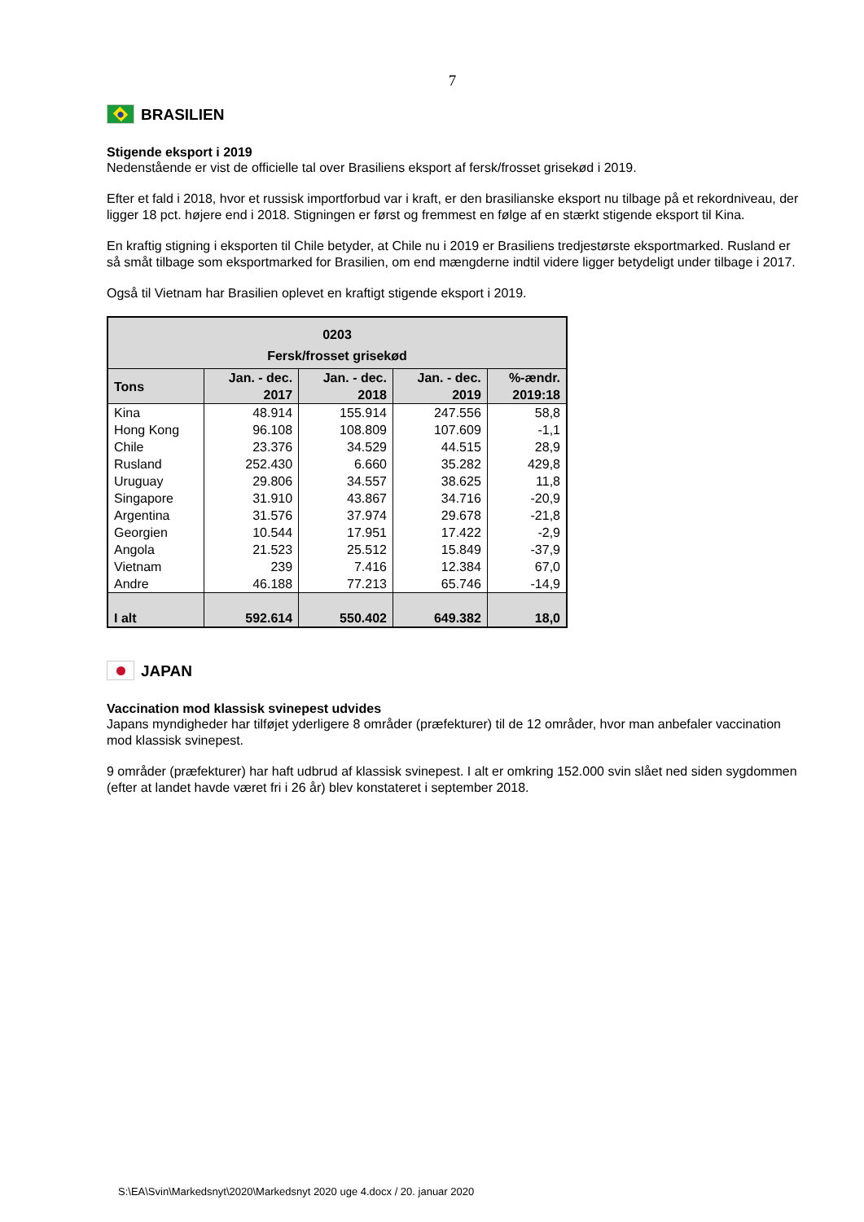7
BRASILIEN
Stigende eksport i 2019
Nedenstående er vist de officielle tal over Brasiliens eksport af fersk/frosset grisekød i 2019.
Efter et fald i 2018, hvor et russisk importforbud var i kraft, er den brasilianske eksport nu tilbage på et rekordniveau, der ligger 18 pct. højere end i 2018. Stigningen er først og fremmest en følge af en stærkt stigende eksport til Kina.
En kraftig stigning i eksporten til Chile betyder, at Chile nu i 2019 er Brasiliens tredjestørste eksportmarked. Rusland er så småt tilbage som eksportmarked for Brasilien, om end mængderne indtil videre ligger betydeligt under tilbage i 2017.
Også til Vietnam har Brasilien oplevet en kraftigt stigende eksport i 2019.
| 0203 Fersk/frosset grisekød | | | | |
| --- | --- | --- | --- | --- |
| Tons | Jan. - dec. 2017 | Jan. - dec. 2018 | Jan. - dec. 2019 | %-ændr. 2019:18 |
| Kina | 48.914 | 155.914 | 247.556 | 58,8 |
| Hong Kong | 96.108 | 108.809 | 107.609 | -1,1 |
| Chile | 23.376 | 34.529 | 44.515 | 28,9 |
| Rusland | 252.430 | 6.660 | 35.282 | 429,8 |
| Uruguay | 29.806 | 34.557 | 38.625 | 11,8 |
| Singapore | 31.910 | 43.867 | 34.716 | -20,9 |
| Argentina | 31.576 | 37.974 | 29.678 | -21,8 |
| Georgien | 10.544 | 17.951 | 17.422 | -2,9 |
| Angola | 21.523 | 25.512 | 15.849 | -37,9 |
| Vietnam | 239 | 7.416 | 12.384 | 67,0 |
| Andre | 46.188 | 77.213 | 65.746 | -14,9 |
| I alt | 592.614 | 550.402 | 649.382 | 18,0 |
JAPAN
Vaccination mod klassisk svinepest udvides
Japans myndigheder har tilføjet yderligere 8 områder (præfekturer) til de 12 områder, hvor man anbefaler vaccination mod klassisk svinepest.
9 områder (præfekturer) har haft udbrud af klassisk svinepest. I alt er omkring 152.000 svin slået ned siden sygdommen (efter at landet havde været fri i 26 år) blev konstateret i september 2018.
S:\EA\Svin\Markedsnyt\2020\Markedsnyt 2020 uge 4.docx / 20. januar 2020